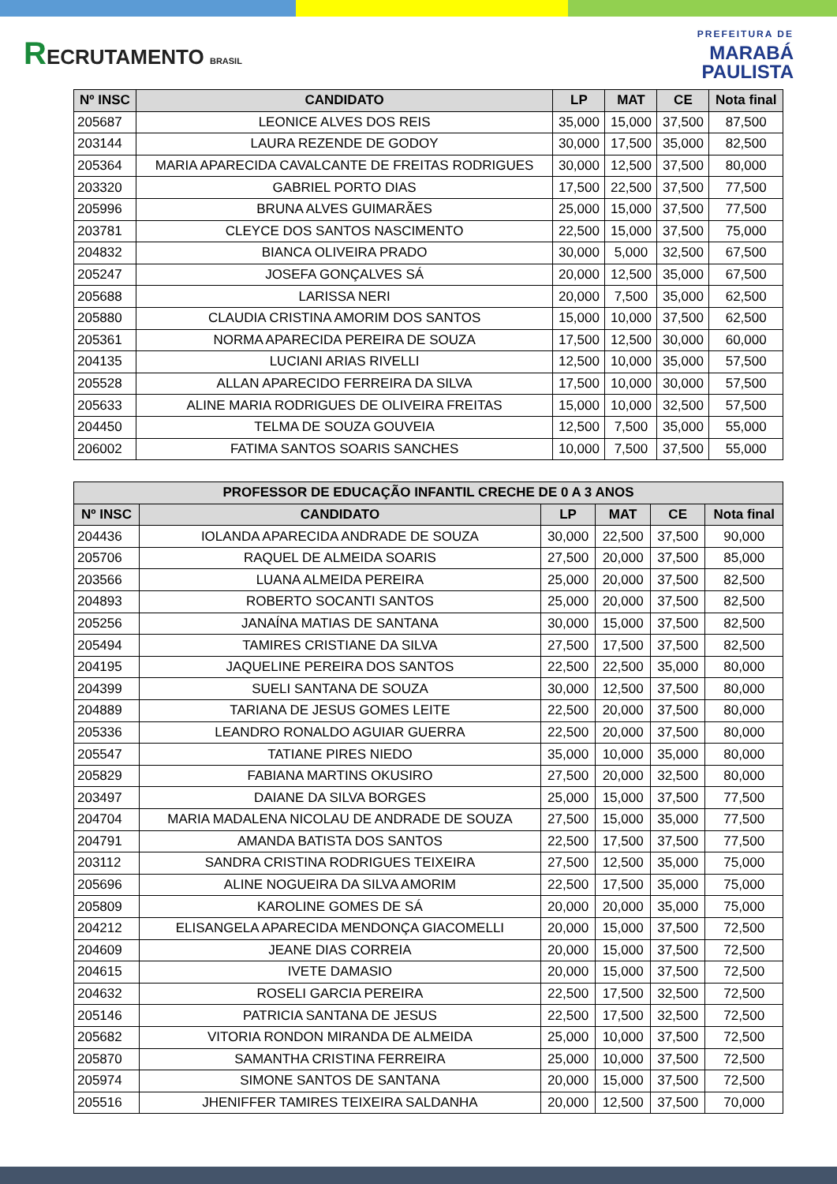RECRUTAMENTO BRASIL
PREFEITURA DE
MARABÁ
PAULISTA
| Nº INSC | CANDIDATO | LP | MAT | CE | Nota final |
| --- | --- | --- | --- | --- | --- |
| 205687 | LEONICE ALVES DOS REIS | 35,000 | 15,000 | 37,500 | 87,500 |
| 203144 | LAURA REZENDE DE GODOY | 30,000 | 17,500 | 35,000 | 82,500 |
| 205364 | MARIA APARECIDA CAVALCANTE DE FREITAS RODRIGUES | 30,000 | 12,500 | 37,500 | 80,000 |
| 203320 | GABRIEL PORTO DIAS | 17,500 | 22,500 | 37,500 | 77,500 |
| 205996 | BRUNA ALVES GUIMARÃES | 25,000 | 15,000 | 37,500 | 77,500 |
| 203781 | CLEYCE DOS SANTOS NASCIMENTO | 22,500 | 15,000 | 37,500 | 75,000 |
| 204832 | BIANCA OLIVEIRA PRADO | 30,000 | 5,000 | 32,500 | 67,500 |
| 205247 | JOSEFA GONÇALVES SÁ | 20,000 | 12,500 | 35,000 | 67,500 |
| 205688 | LARISSA NERI | 20,000 | 7,500 | 35,000 | 62,500 |
| 205880 | CLAUDIA CRISTINA AMORIM DOS SANTOS | 15,000 | 10,000 | 37,500 | 62,500 |
| 205361 | NORMA APARECIDA PEREIRA DE SOUZA | 17,500 | 12,500 | 30,000 | 60,000 |
| 204135 | LUCIANI ARIAS RIVELLI | 12,500 | 10,000 | 35,000 | 57,500 |
| 205528 | ALLAN APARECIDO FERREIRA DA SILVA | 17,500 | 10,000 | 30,000 | 57,500 |
| 205633 | ALINE MARIA RODRIGUES DE OLIVEIRA FREITAS | 15,000 | 10,000 | 32,500 | 57,500 |
| 204450 | TELMA DE SOUZA GOUVEIA | 12,500 | 7,500 | 35,000 | 55,000 |
| 206002 | FATIMA SANTOS SOARIS SANCHES | 10,000 | 7,500 | 37,500 | 55,000 |
| PROFESSOR DE EDUCAÇÃO INFANTIL CRECHE DE 0 A 3 ANOS | | | | | |
| --- | --- | --- | --- | --- | --- |
| Nº INSC | CANDIDATO | LP | MAT | CE | Nota final |
| 204436 | IOLANDA APARECIDA ANDRADE DE SOUZA | 30,000 | 22,500 | 37,500 | 90,000 |
| 205706 | RAQUEL DE ALMEIDA SOARIS | 27,500 | 20,000 | 37,500 | 85,000 |
| 203566 | LUANA ALMEIDA PEREIRA | 25,000 | 20,000 | 37,500 | 82,500 |
| 204893 | ROBERTO SOCANTI SANTOS | 25,000 | 20,000 | 37,500 | 82,500 |
| 205256 | JANAÍNA MATIAS DE SANTANA | 30,000 | 15,000 | 37,500 | 82,500 |
| 205494 | TAMIRES CRISTIANE DA SILVA | 27,500 | 17,500 | 37,500 | 82,500 |
| 204195 | JAQUELINE PEREIRA DOS SANTOS | 22,500 | 22,500 | 35,000 | 80,000 |
| 204399 | SUELI SANTANA DE SOUZA | 30,000 | 12,500 | 37,500 | 80,000 |
| 204889 | TARIANA DE JESUS GOMES LEITE | 22,500 | 20,000 | 37,500 | 80,000 |
| 205336 | LEANDRO RONALDO AGUIAR GUERRA | 22,500 | 20,000 | 37,500 | 80,000 |
| 205547 | TATIANE PIRES NIEDO | 35,000 | 10,000 | 35,000 | 80,000 |
| 205829 | FABIANA MARTINS OKUSIRO | 27,500 | 20,000 | 32,500 | 80,000 |
| 203497 | DAIANE DA SILVA BORGES | 25,000 | 15,000 | 37,500 | 77,500 |
| 204704 | MARIA MADALENA NICOLAU DE ANDRADE DE SOUZA | 27,500 | 15,000 | 35,000 | 77,500 |
| 204791 | AMANDA BATISTA DOS SANTOS | 22,500 | 17,500 | 37,500 | 77,500 |
| 203112 | SANDRA CRISTINA RODRIGUES TEIXEIRA | 27,500 | 12,500 | 35,000 | 75,000 |
| 205696 | ALINE NOGUEIRA DA SILVA AMORIM | 22,500 | 17,500 | 35,000 | 75,000 |
| 205809 | KAROLINE GOMES DE SÁ | 20,000 | 20,000 | 35,000 | 75,000 |
| 204212 | ELISANGELA APARECIDA MENDONÇA GIACOMELLI | 20,000 | 15,000 | 37,500 | 72,500 |
| 204609 | JEANE DIAS CORREIA | 20,000 | 15,000 | 37,500 | 72,500 |
| 204615 | IVETE DAMASIO | 20,000 | 15,000 | 37,500 | 72,500 |
| 204632 | ROSELI GARCIA PEREIRA | 22,500 | 17,500 | 32,500 | 72,500 |
| 205146 | PATRICIA SANTANA DE JESUS | 22,500 | 17,500 | 32,500 | 72,500 |
| 205682 | VITORIA RONDON MIRANDA DE ALMEIDA | 25,000 | 10,000 | 37,500 | 72,500 |
| 205870 | SAMANTHA CRISTINA FERREIRA | 25,000 | 10,000 | 37,500 | 72,500 |
| 205974 | SIMONE SANTOS DE SANTANA | 20,000 | 15,000 | 37,500 | 72,500 |
| 205516 | JHENIFFER TAMIRES TEIXEIRA SALDANHA | 20,000 | 12,500 | 37,500 | 70,000 |